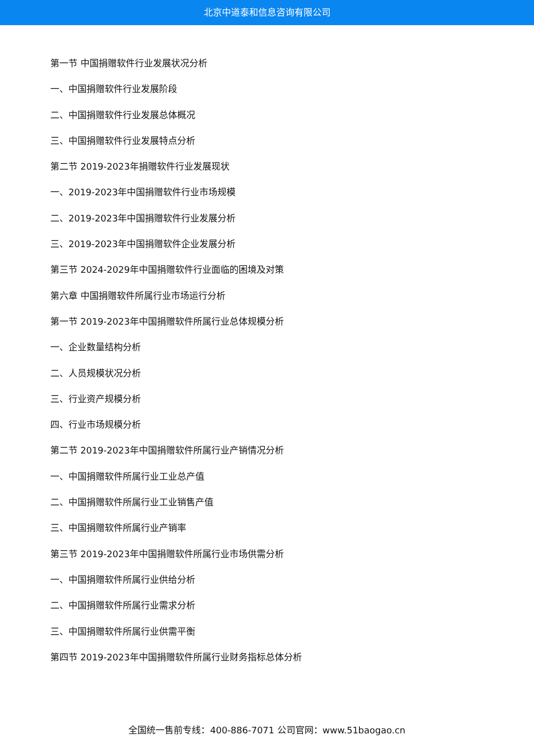北京中道泰和信息咨询有限公司
第一节 中国捐赠软件行业发展状况分析
一、中国捐赠软件行业发展阶段
二、中国捐赠软件行业发展总体概况
三、中国捐赠软件行业发展特点分析
第二节 2019-2023年捐赠软件行业发展现状
一、2019-2023年中国捐赠软件行业市场规模
二、2019-2023年中国捐赠软件行业发展分析
三、2019-2023年中国捐赠软件企业发展分析
第三节 2024-2029年中国捐赠软件行业面临的困境及对策
第六章 中国捐赠软件所属行业市场运行分析
第一节 2019-2023年中国捐赠软件所属行业总体规模分析
一、企业数量结构分析
二、人员规模状况分析
三、行业资产规模分析
四、行业市场规模分析
第二节 2019-2023年中国捐赠软件所属行业产销情况分析
一、中国捐赠软件所属行业工业总产值
二、中国捐赠软件所属行业工业销售产值
三、中国捐赠软件所属行业产销率
第三节 2019-2023年中国捐赠软件所属行业市场供需分析
一、中国捐赠软件所属行业供给分析
二、中国捐赠软件所属行业需求分析
三、中国捐赠软件所属行业供需平衡
第四节 2019-2023年中国捐赠软件所属行业财务指标总体分析
全国统一售前专线：400-886-7071 公司官网：www.51baogao.cn